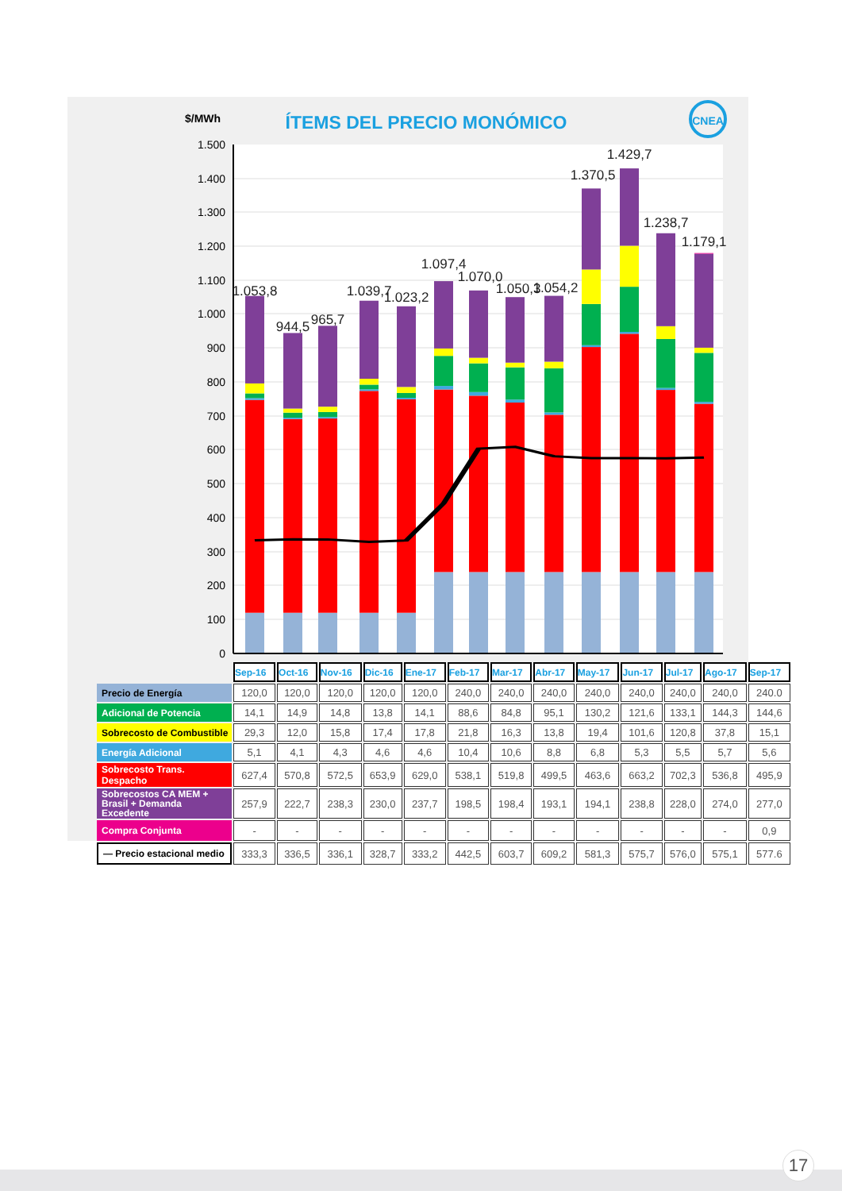$/MWh
ÍTEMS DEL PRECIO MONÓMICO
CNEA
1.500
1.400
1.300
1.200
1.100
1.000
900
800
700
600
500
400
300
200
100
0
1.053,8
944,5
965,7
1.039,7
1.023,2
1.097,4
1.070,0
1.050,3
1.054,2
1.370,5
1.429,7
1.238,7
1.179,1
| | Sep-16 | Oct-16 | Nov-16 | Dic-16 | Ene-17 | Feb-17 | Mar-17 | Abr-17 | May-17 | Jun-17 | Jul-17 | Ago-17 | Sep-17 |
| Precio de Energía | 120,0 | 120,0 | 120,0 | 120,0 | 120,0 | 240,0 | 240,0 | 240,0 | 240,0 | 240,0 | 240,0 | 240,0 | 240.0 |
| Adicional de Potencia | 14,1 | 14,9 | 14,8 | 13,8 | 14,1 | 88,6 | 84,8 | 95,1 | 130,2 | 121,6 | 133,1 | 144,3 | 144,6 |
| Sobrecosto de Combustible | 29,3 | 12,0 | 15,8 | 17,4 | 17,8 | 21,8 | 16,3 | 13,8 | 19,4 | 101,6 | 120,8 | 37,8 | 15,1 |
| Energía Adicional | 5,1 | 4,1 | 4,3 | 4,6 | 4,6 | 10,4 | 10,6 | 8,8 | 6,8 | 5,3 | 5,5 | 5,7 | 5,6 |
| Sobrecosto Trans. Despacho | 627,4 | 570,8 | 572,5 | 653,9 | 629,0 | 538,1 | 519,8 | 499,5 | 463,6 | 663,2 | 702,3 | 536,8 | 495,9 |
| Sobrecostos CA MEM + Brasil + Demanda Excedente | 257,9 | 222,7 | 238,3 | 230,0 | 237,7 | 198,5 | 198,4 | 193,1 | 194,1 | 238,8 | 228,0 | 274,0 | 277,0 |
| Compra Conjunta | - | - | - | - | - | - | - | - | - | - | - | - | 0,9 |
| — Precio estacional medio | 333,3 | 336,5 | 336,1 | 328,7 | 333,2 | 442,5 | 603,7 | 609,2 | 581,3 | 575,7 | 576,0 | 575,1 | 577.6 |
17